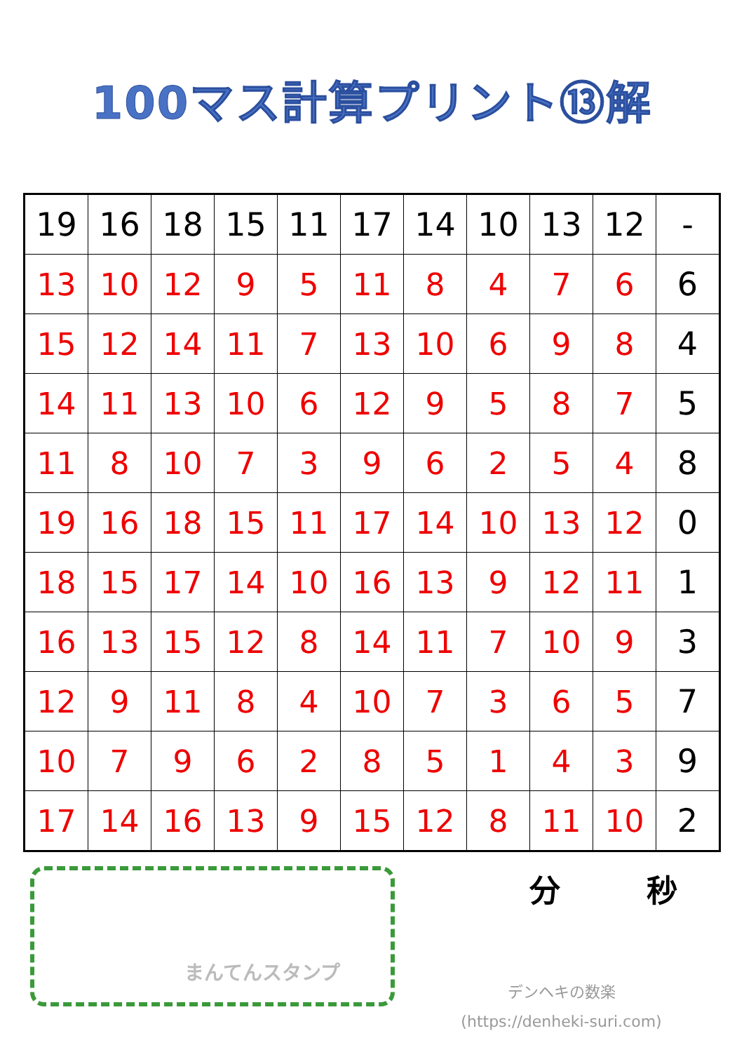100マス計算プリント⑬解
| 19 | 16 | 18 | 15 | 11 | 17 | 14 | 10 | 13 | 12 | - |
| 13 | 10 | 12 | 9 | 5 | 11 | 8 | 4 | 7 | 6 | 6 |
| 15 | 12 | 14 | 11 | 7 | 13 | 10 | 6 | 9 | 8 | 4 |
| 14 | 11 | 13 | 10 | 6 | 12 | 9 | 5 | 8 | 7 | 5 |
| 11 | 8 | 10 | 7 | 3 | 9 | 6 | 2 | 5 | 4 | 8 |
| 19 | 16 | 18 | 15 | 11 | 17 | 14 | 10 | 13 | 12 | 0 |
| 18 | 15 | 17 | 14 | 10 | 16 | 13 | 9 | 12 | 11 | 1 |
| 16 | 13 | 15 | 12 | 8 | 14 | 11 | 7 | 10 | 9 | 3 |
| 12 | 9 | 11 | 8 | 4 | 10 | 7 | 3 | 6 | 5 | 7 |
| 10 | 7 | 9 | 6 | 2 | 8 | 5 | 1 | 4 | 3 | 9 |
| 17 | 14 | 16 | 13 | 9 | 15 | 12 | 8 | 11 | 10 | 2 |
まんてんスタンプ
分 秒
デンヘキの数楽
(https://denheki-suri.com)